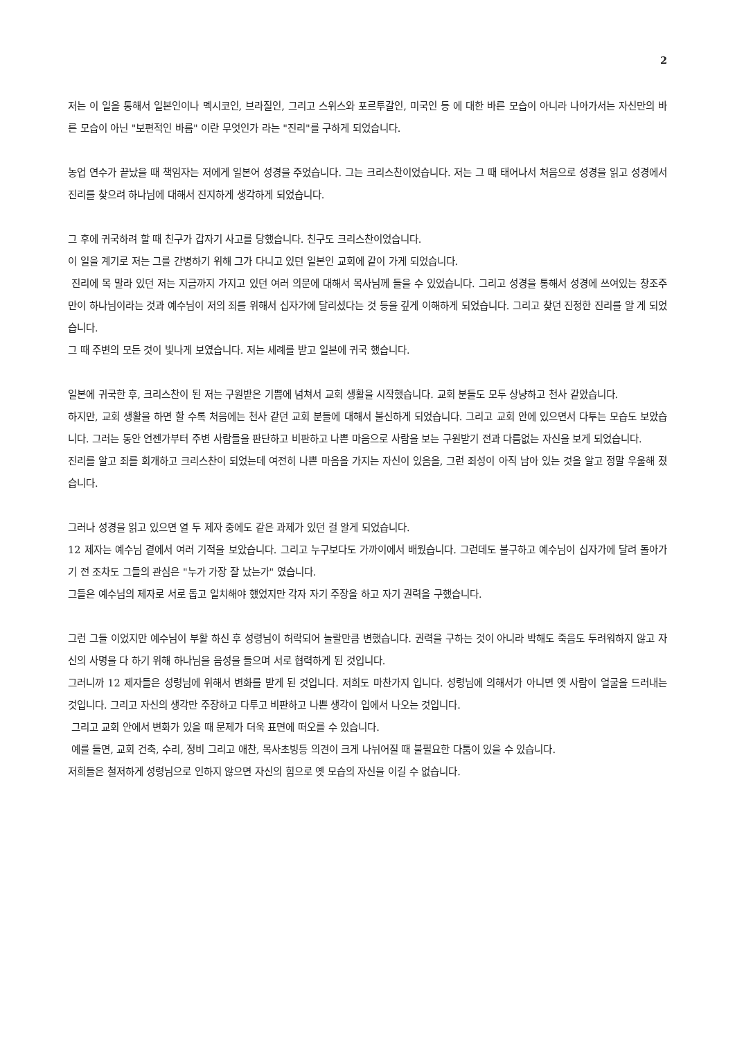2
저는 이 일을 통해서 일본인이나 멕시코인, 브라질인, 그리고 스위스와 포르투갈인, 미국인 등 에 대한 바른 모습이 아니라 나아가서는 자신만의 바른 모습이 아닌 "보편적인 바름" 이란 무엇인가 라는 "진리"를 구하게 되었습니다.
농업 연수가 끝났을 때 책임자는 저에게 일본어 성경을 주었습니다. 그는 크리스찬이었습니다. 저는 그 때 태어나서 처음으로 성경을 읽고 성경에서 진리를 찾으려 하나님에 대해서 진지하게 생각하게 되었습니다.
그 후에 귀국하려 할 때 친구가 갑자기 사고를 당했습니다. 친구도 크리스찬이었습니다.
이 일을 계기로 저는 그를 간병하기 위해 그가 다니고 있던 일본인 교회에 같이 가게 되었습니다.
진리에 목 말라 있던 저는 지금까지 가지고 있던 여러 의문에 대해서 목사님께 들을 수 있었습니다. 그리고 성경을 통해서 성경에 쓰여있는 창조주 만이 하나님이라는 것과 예수님이 저의 죄를 위해서 십자가에 달리셨다는 것 등을 깊게 이해하게 되었습니다. 그리고 찾던 진정한 진리를 알 게 되었습니다.
그 때 주변의 모든 것이 빛나게 보였습니다. 저는 세례를 받고 일본에 귀국 했습니다.
일본에 귀국한 후, 크리스찬이 된 저는 구원받은 기쁨에 넘쳐서 교회 생활을 시작했습니다. 교회 분들도 모두 상냥하고 천사 같았습니다.
하지만, 교회 생활을 하면 할 수록 처음에는 천사 같던 교회 분들에 대해서 불신하게 되었습니다. 그리고 교회 안에 있으면서 다투는 모습도 보았습니다. 그러는 동안 언젠가부터 주변 사람들을 판단하고 비판하고 나쁜 마음으로 사람을 보는 구원받기 전과 다름없는 자신을 보게 되었습니다.
진리를 알고 죄를 회개하고 크리스찬이 되었는데 여전히 나쁜 마음을 가지는 자신이 있음을, 그런 죄성이 아직 남아 있는 것을 알고 정말 우울해 졌습니다.
그러나 성경을 읽고 있으면 열 두 제자 중에도 같은 과제가 있던 걸 알게 되었습니다.
12 제자는 예수님 곁에서 여러 기적을 보았습니다. 그리고 누구보다도 가까이에서 배웠습니다. 그런데도 불구하고 예수님이 십자가에 달려 돌아가기 전 조차도 그들의 관심은 "누가 가장 잘 났는가" 였습니다.
그들은 예수님의 제자로 서로 돕고 일치해야 했었지만 각자 자기 주장을 하고 자기 권력을 구했습니다.
그런 그들 이었지만 예수님이 부활 하신 후 성령님이 허락되어 놀랄만큼 변했습니다. 권력을 구하는 것이 아니라 박해도 죽음도 두려워하지 않고 자신의 사명을 다 하기 위해 하나님을 음성을 들으며 서로 협력하게 된 것입니다.
그러니까 12 제자들은 성령님에 위해서 변화를 받게 된 것입니다. 저희도 마찬가지 입니다. 성령님에 의해서가 아니면 옛 사람이 얼굴을 드러내는 것입니다. 그리고 자신의 생각만 주장하고 다투고 비판하고 나쁜 생각이 입에서 나오는 것입니다.
그리고 교회 안에서 변화가 있을 때 문제가 더욱 표면에 떠오를 수 있습니다.
예를 들면, 교회 건축, 수리, 정비 그리고 애찬, 목사초빙등 의견이 크게 나뉘어질 때 불필요한 다툼이 있을 수 있습니다.
저희들은 철저하게 성령님으로 인하지 않으면 자신의 힘으로 옛 모습의 자신을 이길 수 없습니다.